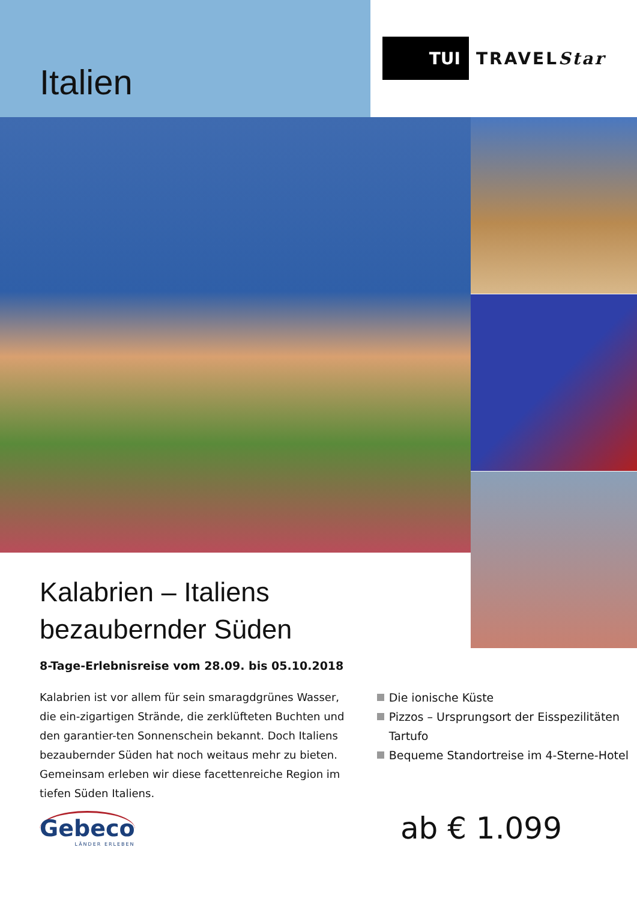Italien
TUI
TRAVELStar
Kalabrien – Italiens
bezaubernder Süden
8-Tage-Erlebnisreise vom 28.09. bis 05.10.2018
Kalabrien ist vor allem für sein smaragdgrünes Wasser, die ein-zigartigen Strände, die zerklüfteten Buchten und den garantier-ten Sonnenschein bekannt. Doch Italiens bezaubernder Süden hat noch weitaus mehr zu bieten. Gemeinsam erleben wir diese facettenreiche Region im tiefen Süden Italiens.
Die ionische Küste
Pizzos – Ursprungsort der Eisspezilitäten Tartufo
Bequeme Standortreise im 4-Sterne-Hotel
Gebeco
LÄNDER ERLEBEN
ab € 1.099